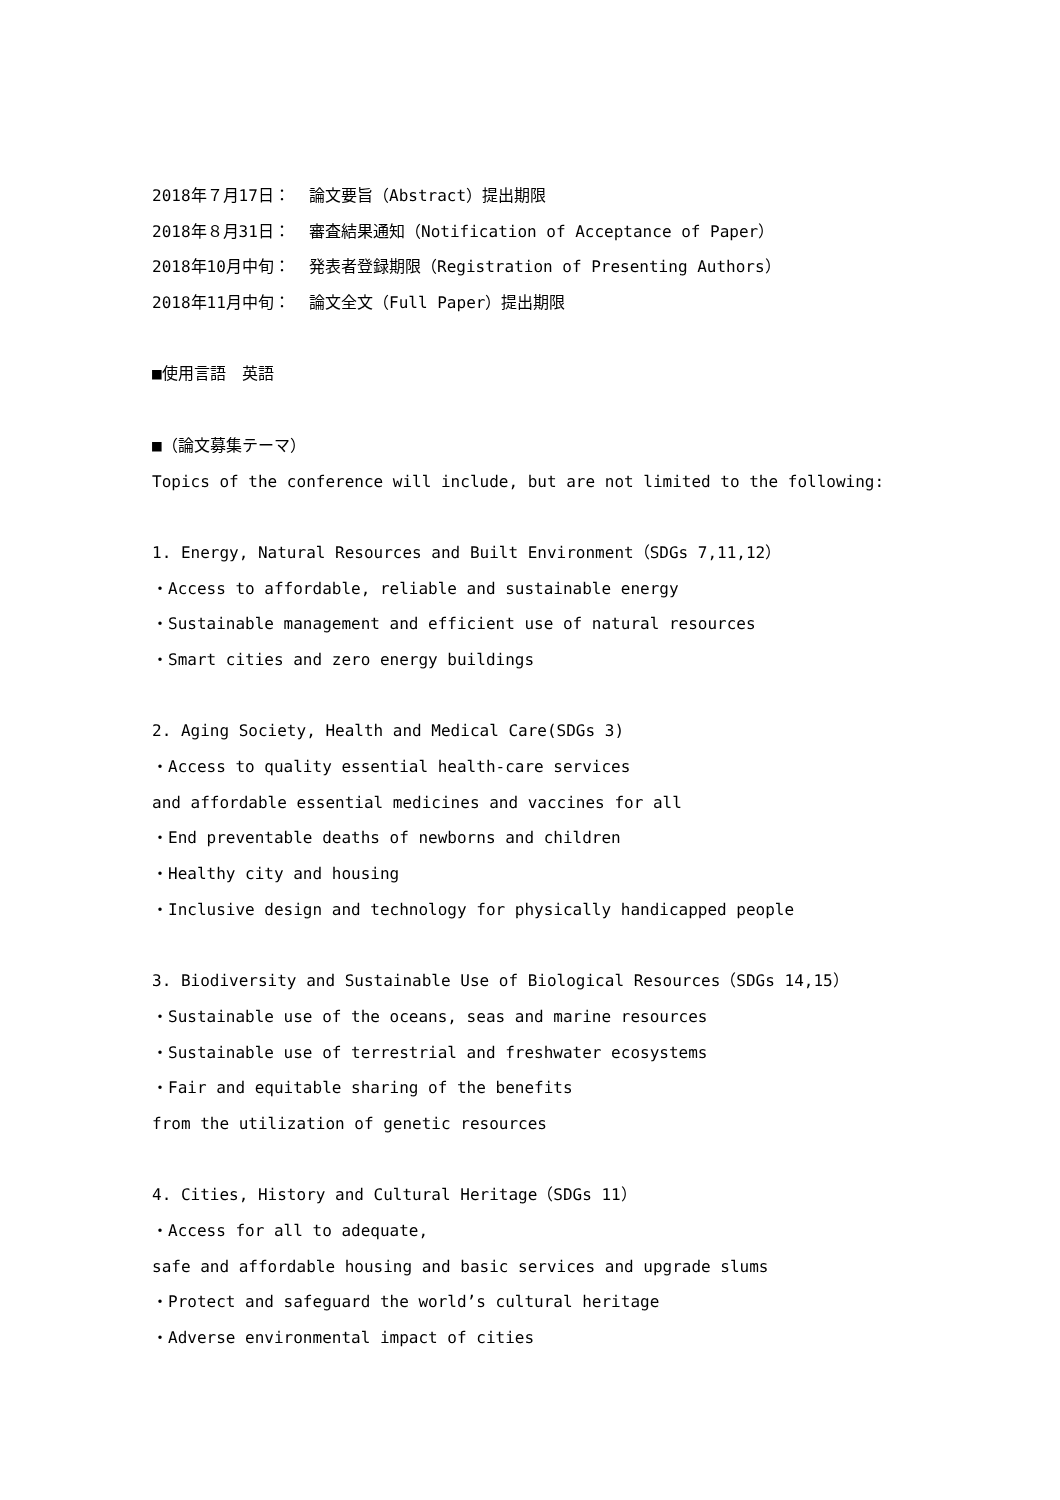2018年７月17日： 論文要旨（Abstract）提出期限
2018年８月31日： 審査結果通知（Notification of Acceptance of Paper）
2018年10月中旬： 発表者登録期限（Registration of Presenting Authors）
2018年11月中旬： 論文全文（Full Paper）提出期限
■使用言語　英語
■（論文募集テーマ）
Topics of the conference will include, but are not limited to the following:
1. Energy, Natural Resources and Built Environment（SDGs 7,11,12）
・Access to affordable, reliable and sustainable energy
・Sustainable management and efficient use of natural resources
・Smart cities and zero energy buildings
2. Aging Society, Health and Medical Care(SDGs 3)
・Access to quality essential health-care services
and affordable essential medicines and vaccines for all
・End preventable deaths of newborns and children
・Healthy city and housing
・Inclusive design and technology for physically handicapped people
3. Biodiversity and Sustainable Use of Biological Resources（SDGs 14,15）
・Sustainable use of the oceans, seas and marine resources
・Sustainable use of terrestrial and freshwater ecosystems
・Fair and equitable sharing of the benefits
from the utilization of genetic resources
4. Cities, History and Cultural Heritage（SDGs 11）
・Access for all to adequate,
safe and affordable housing and basic services and upgrade slums
・Protect and safeguard the world’s cultural heritage
・Adverse environmental impact of cities